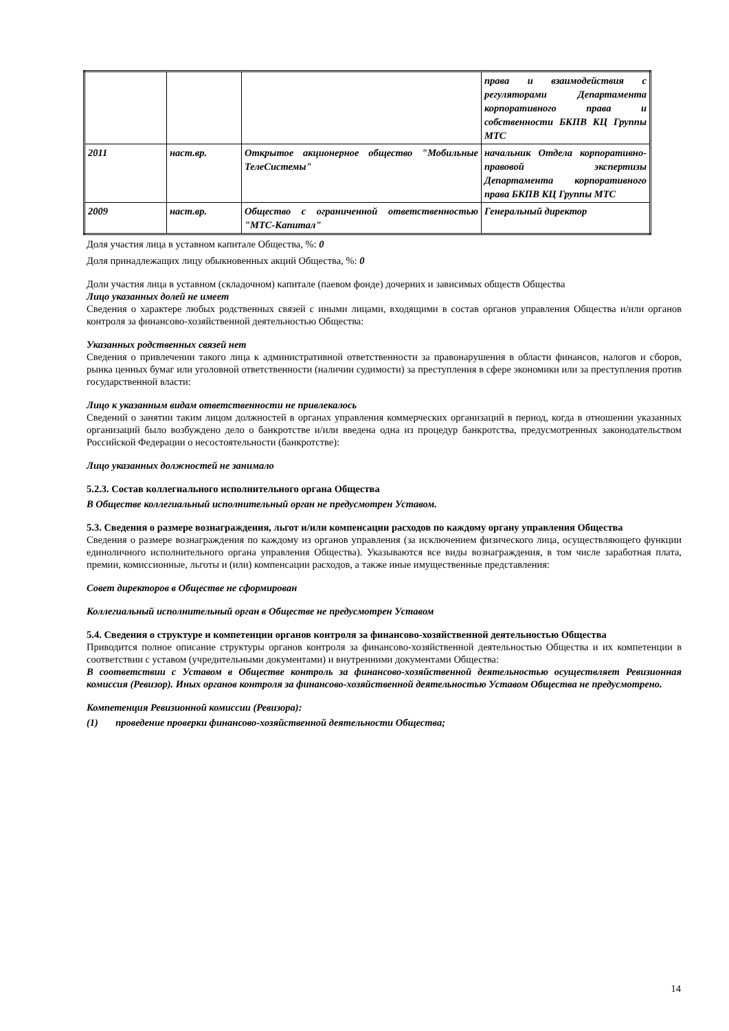| | | | права и взаимодействия с регуляторами Департамента корпоративного права и собственности БКПВ КЦ Группы МТС |
| 2011 | наст.вр. | Открытое акционерное общество "Мобильные ТелеСистемы" | начальник Отдела корпоративно-правовой экспертизы Департамента корпоративного права БКПВ КЦ Группы МТС |
| 2009 | наст.вр. | Общество с ограниченной ответственностью "МТС-Капитал" | Генеральный директор |
Доля участия лица в уставном капитале Общества, %: 0
Доля принадлежащих лицу обыкновенных акций Общества, %: 0
Доли участия лица в уставном (складочном) капитале (паевом фонде) дочерних и зависимых обществ Общества
Лицо указанных долей не имеет
Сведения о характере любых родственных связей с иными лицами, входящими в состав органов управления Общества и/или органов контроля за финансово-хозяйственной деятельностью Общества:
Указанных родственных связей нет
Сведения о привлечении такого лица к административной ответственности за правонарушения в области финансов, налогов и сборов, рынка ценных бумаг или уголовной ответственности (наличии судимости) за преступления в сфере экономики или за преступления против государственной власти:
Лицо к указанным видам ответственности не привлекалось
Сведений о занятии таким лицом должностей в органах управления коммерческих организаций в период, когда в отношении указанных организаций было возбуждено дело о банкротстве и/или введена одна из процедур банкротства, предусмотренных законодательством Российской Федерации о несостоятельности (банкротстве):
Лицо указанных должностей не занимало
5.2.3. Состав коллегиального исполнительного органа Общества
В Обществе коллегиальный исполнительный орган не предусмотрен Уставом.
5.3. Сведения о размере вознаграждения, льгот и/или компенсации расходов по каждому органу управления Общества
Сведения о размере вознаграждения по каждому из органов управления (за исключением физического лица, осуществляющего функции единоличного исполнительного органа управления Общества). Указываются все виды вознаграждения, в том числе заработная плата, премии, комиссионные, льготы и (или) компенсации расходов, а также иные имущественные представления:
Совет директоров в Обществе не сформирован
Коллегиальный исполнительный орган в Обществе не предусмотрен Уставом
5.4. Сведения о структуре и компетенции органов контроля за финансово-хозяйственной деятельностью Общества
Приводится полное описание структуры органов контроля за финансово-хозяйственной деятельностью Общества и их компетенции в соответствии с уставом (учредительными документами) и внутренними документами Общества:
В соответствии с Уставом в Обществе контроль за финансово-хозяйственной деятельностью осуществляет Ревизионная комиссия (Ревизор). Иных органов контроля за финансово-хозяйственной деятельностью Уставом Общества не предусмотрено.
Компетенция Ревизионной комиссии (Ревизора):
(1) проведение проверки финансово-хозяйственной деятельности Общества;
14